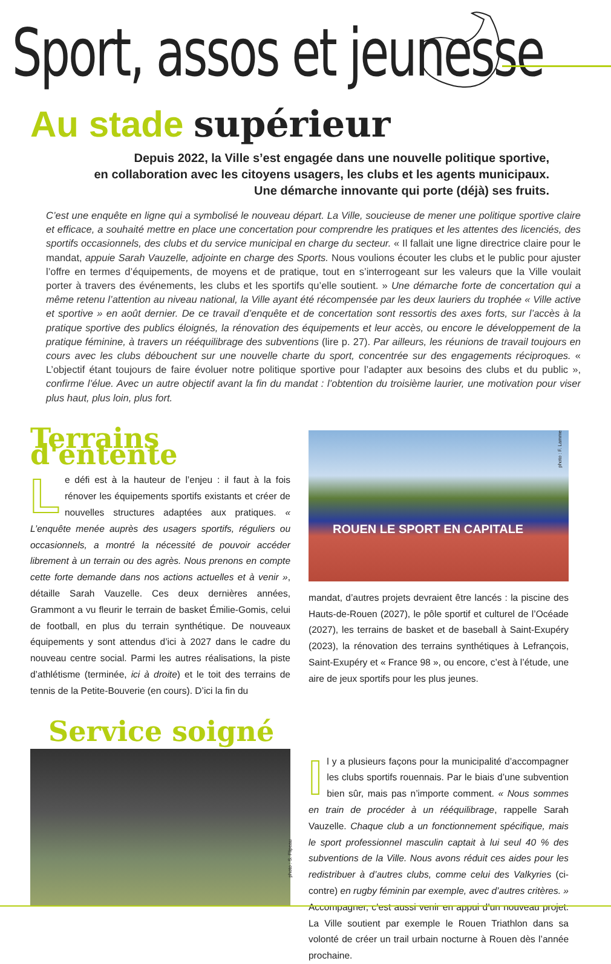Sport, assos et jeunesse
Au stade supérieur
Depuis 2022, la Ville s’est engagée dans une nouvelle politique sportive,
en collaboration avec les citoyens usagers, les clubs et les agents municipaux.
Une démarche innovante qui porte (déjà) ses fruits.
C’est une enquête en ligne qui a symbolisé le nouveau départ. La Ville, soucieuse de mener une politique sportive claire et efficace, a souhaité mettre en place une concertation pour comprendre les pratiques et les attentes des licenciés, des sportifs occasionnels, des clubs et du service municipal en charge du secteur. « Il fallait une ligne directrice claire pour le mandat, appuie Sarah Vauzelle, adjointe en charge des Sports. Nous voulions écouter les clubs et le public pour ajuster l’offre en termes d’équipements, de moyens et de pratique, tout en s’interrogeant sur les valeurs que la Ville voulait porter à travers des événements, les clubs et les sportifs qu’elle soutient. » Une démarche forte de concertation qui a même retenu l’attention au niveau national, la Ville ayant été récompensée par les deux lauriers du trophée « Ville active et sportive » en août dernier. De ce travail d’enquête et de concertation sont ressortis des axes forts, sur l’accès à la pratique sportive des publics éloignés, la rénovation des équipements et leur accès, ou encore le développement de la pratique féminine, à travers un rééquilibrage des subventions (lire p. 27). Par ailleurs, les réunions de travail toujours en cours avec les clubs débouchent sur une nouvelle charte du sport, concentrée sur des engagements réciproques. « L’objectif étant toujours de faire évoluer notre politique sportive pour l’adapter aux besoins des clubs et du public », confirme l’élue. Avec un autre objectif avant la fin du mandat : l’obtention du troisième laurier, une motivation pour viser plus haut, plus loin, plus fort.
Terrains d'entente
Le défi est à la hauteur de l’enjeu : il faut à la fois rénover les équipements sportifs existants et créer de nouvelles structures adaptées aux pratiques. « L’enquête menée auprès des usagers sportifs, réguliers ou occasionnels, a montré la nécessité de pouvoir accéder librement à un terrain ou des agrès. Nous prenons en compte cette forte demande dans nos actions actuelles et à venir », détaille Sarah Vauzelle. Ces deux dernières années, Grammont a vu fleurir le terrain de basket Émilie-Gomis, celui de football, en plus du terrain synthétique. De nouveaux équipements y sont attendus d’ici à 2027 dans le cadre du nouveau centre social. Parmi les autres réalisations, la piste d’athlétisme (terminée, ici à droite) et le toit des terrains de tennis de la Petite-Bouverie (en cours). D’ici la fin du
photo : F. Lamme
ROUEN LE SPORT EN CAPITALE
mandat, d’autres projets devraient être lancés : la piscine des Hauts-de-Rouen (2027), le pôle sportif et culturel de l’Océade (2027), les terrains de basket et de baseball à Saint-Exupéry (2023), la rénovation des terrains synthétiques à Lefrançois, Saint-Exupéry et « France 98 », ou encore, c’est à l’étude, une aire de jeux sportifs pour les plus jeunes.
Service soigné
photo : S. Flipeau
Il y a plusieurs façons pour la municipalité d’accompagner les clubs sportifs rouennais. Par le biais d’une subvention bien sûr, mais pas n’importe comment. « Nous sommes en train de procéder à un rééquilibrage, rappelle Sarah Vauzelle. Chaque club a un fonctionnement spécifique, mais le sport professionnel masculin captait à lui seul 40 % des subventions de la Ville. Nous avons réduit ces aides pour les redistribuer à d’autres clubs, comme celui des Valkyries (ci-contre) en rugby féminin par exemple, avec d’autres critères. » Accompagner, c’est aussi venir en appui d’un nouveau projet. La Ville soutient par exemple le Rouen Triathlon dans sa volonté de créer un trail urbain nocturne à Rouen dès l’année prochaine.